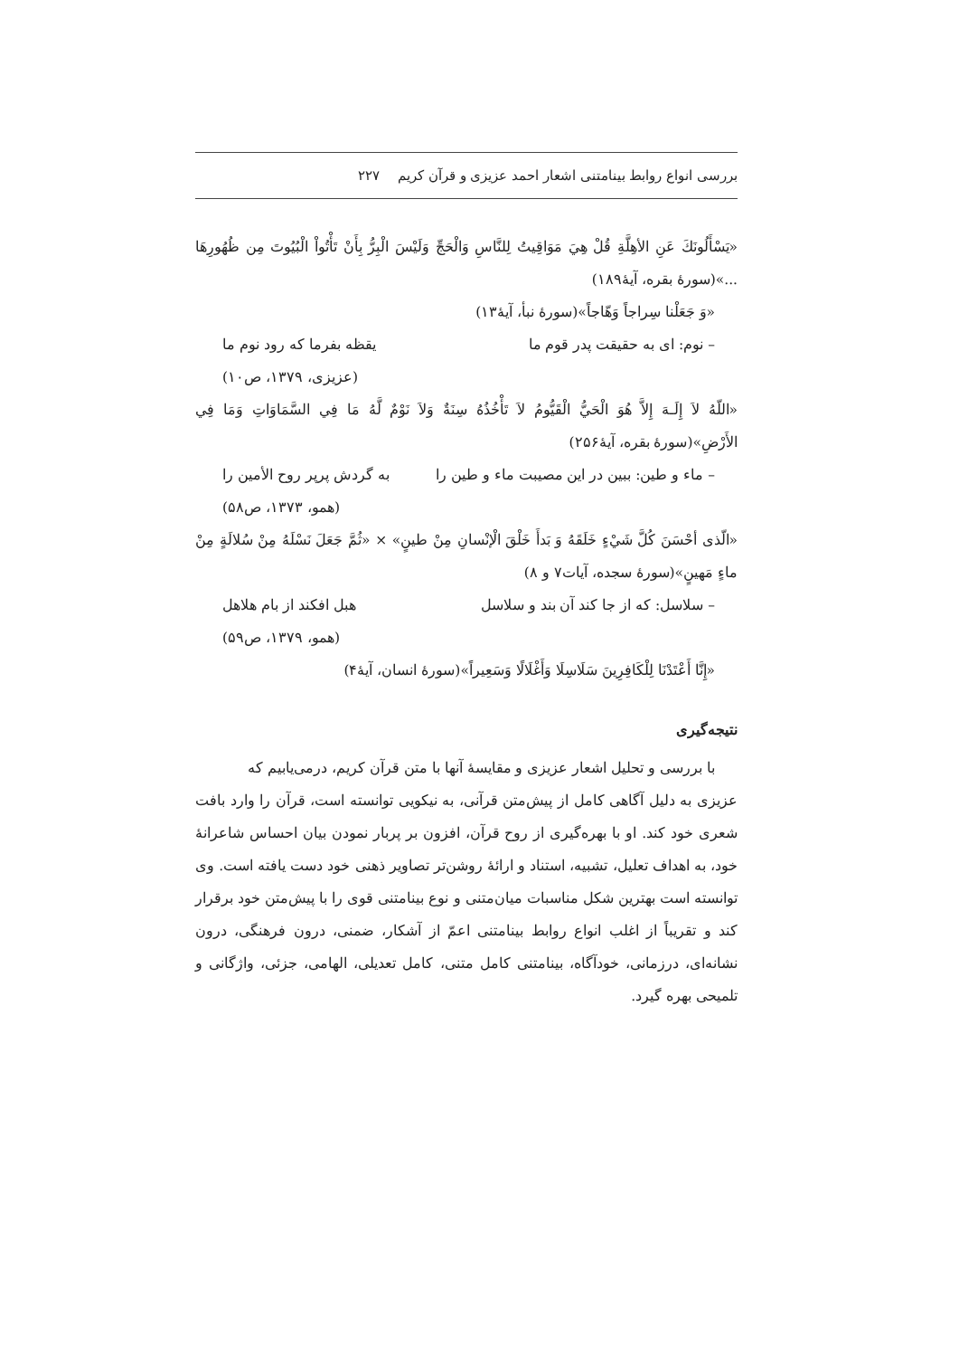بررسی انواع روابط بینامتنی اشعار احمد عزیزی و قرآن کریم ۲۲۷
«يَسْأَلُونَكَ عَنِ الأهِلَّةِ قُلْ هِيَ مَوَاقِيتُ لِلنَّاسِ وَالْحَجِّ وَلَيْسَ الْبِرُّ بِأَنْ تَأْتُواْ الْبُيُوتَ مِن ظُهُورِهَا ...»(سورهٔ بقره، آیهٔ۱۸۹)
«وَ جَعَلْنا سِراجاً وَهّاجاً»(سورهٔ نبأ، آیهٔ۱۳)
– نوم: ای به حقیقت پدر قوم ما یقظه بفرما که رود نوم ما
(عزیزی، ۱۳۷۹، ص۱۰)
«اللّهُ لاَ إِلَـهَ إِلاَّ هُوَ الْحَيُّ الْقَيُّومُ لاَ تَأْخُذُهُ سِنَةٌ وَلاَ نَوْمٌ لَّهُ مَا فِي السَّمَاوَاتِ وَمَا فِي الأَرْضِ»(سورهٔ بقره، آیهٔ۲۵۶)
– ماء و طین: ببین در این مصیبت ماء و طین را به گردش پرپر روح الأمین را
(همو، ۱۳۷۳، ص۵۸)
«الّذی أحْسَنَ كُلَّ شَيْءٍ خَلَقَهُ وَ بَدأَ خَلْقَ الْإنْسانِ مِنْ طينٍ» × «ثُمَّ جَعَلَ نَسْلَهُ مِنْ سُلالَةٍ مِنْ ماءٍ مَهينٍ»(سورهٔ سجده، آیات۷ و ۸)
– سلاسل: که از جا کند آن بند و سلاسل هبل افکند از بام هلاهل
(همو، ۱۳۷۹، ص۵۹)
«إِنَّا أَعْتَدْنَا لِلْكَافِرِينَ سَلَاسِلَا وَأَغْلَالًا وَسَعِيراً»(سورهٔ انسان، آیهٔ۴)
نتیجه‌گیری
با بررسی و تحلیل اشعار عزیزی و مقایسهٔ آنها با متن قرآن کریم، درمی‌یابیم که
عزیزی به دلیل آگاهی کامل از پیش‌متن قرآنی، به نیکویی توانسته است، قرآن را وارد بافت شعری خود کند. او با بهره‌گیری از روح قرآن، افزون بر پربار نمودن بیان احساس شاعرانهٔ خود، به اهداف تعلیل، تشبیه، استناد و ارائهٔ روشن‌تر تصاویر ذهنی خود دست یافته است. وی توانسته است بهترین شکل مناسبات میان‌متنی و نوع بینامتنی قوی را با پیش‌متن خود برقرار کند و تقریباً از اغلب انواع روابط بینامتنی اعمّ از آشکار، ضمنی، درون فرهنگی، درون نشانه‌ای، درزمانی، خودآگاه، بینامتنی کامل متنی، کامل تعدیلی، الهامی، جزئی، واژگانی و تلمیحی بهره گیرد.